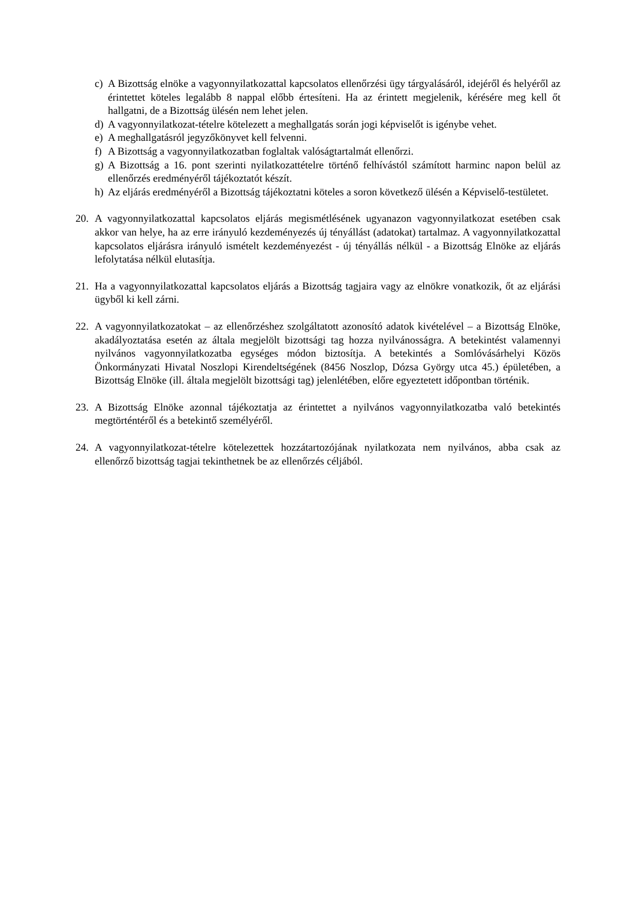c) A Bizottság elnöke a vagyonnyilatkozattal kapcsolatos ellenőrzési ügy tárgyalásáról, idejéről és helyéről az érintettet köteles legalább 8 nappal előbb értesíteni. Ha az érintett megjelenik, kérésére meg kell őt hallgatni, de a Bizottság ülésén nem lehet jelen.
d) A vagyonnyilatkozat-tételre kötelezett a meghallgatás során jogi képviselőt is igénybe vehet.
e) A meghallgatásról jegyzőkönyvet kell felvenni.
f) A Bizottság a vagyonnyilatkozatban foglaltak valóságtartalmát ellenőrzi.
g) A Bizottság a 16. pont szerinti nyilatkozattételre történő felhívástól számított harminc napon belül az ellenőrzés eredményéről tájékoztatót készít.
h) Az eljárás eredményéről a Bizottság tájékoztatni köteles a soron következő ülésén a Képviselő-testületet.
20. A vagyonnyilatkozattal kapcsolatos eljárás megismétlésének ugyanazon vagyonnyilatkozat esetében csak akkor van helye, ha az erre irányuló kezdeményezés új tényállást (adatokat) tartalmaz. A vagyonnyilatkozattal kapcsolatos eljárásra irányuló ismételt kezdeményezést - új tényállás nélkül - a Bizottság Elnöke az eljárás lefolytatása nélkül elutasítja.
21. Ha a vagyonnyilatkozattal kapcsolatos eljárás a Bizottság tagjaira vagy az elnökre vonatkozik, őt az eljárási ügyből ki kell zárni.
22. A vagyonnyilatkozatokat – az ellenőrzéshez szolgáltatott azonosító adatok kivételével – a Bizottság Elnöke, akadályoztatása esetén az általa megjelölt bizottsági tag hozza nyilvánosságra. A betekintést valamennyi nyilvános vagyonnyilatkozatba egységes módon biztosítja. A betekintés a Somlóvásárhelyi Közös Önkormányzati Hivatal Noszlopi Kirendeltségének (8456 Noszlop, Dózsa György utca 45.) épületében, a Bizottság Elnöke (ill. általa megjelölt bizottsági tag) jelenlétében, előre egyeztetett időpontban történik.
23. A Bizottság Elnöke azonnal tájékoztatja az érintettet a nyilvános vagyonnyilatkozatba való betekintés megtörténtéről és a betekintő személyéről.
24. A vagyonnyilatkozat-tételre kötelezettek hozzátartozójának nyilatkozata nem nyilvános, abba csak az ellenőrző bizottság tagjai tekinthetnek be az ellenőrzés céljából.